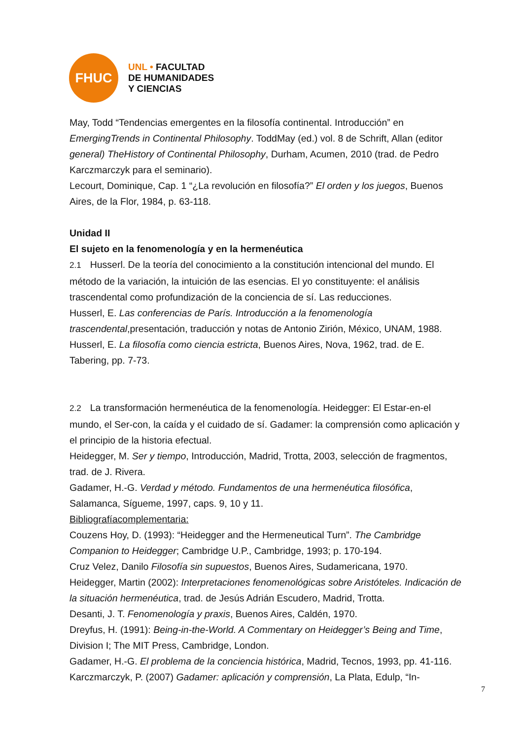FHUC
UNL • FACULTAD
DE HUMANIDADES
Y CIENCIAS
May, Todd “Tendencias emergentes en la filosofía continental. Introducción” en EmergingTrends in Continental Philosophy. ToddMay (ed.) vol. 8 de Schrift, Allan (editor general) TheHistory of Continental Philosophy, Durham, Acumen, 2010 (trad. de Pedro Karczmarczyk para el seminario).
Lecourt, Dominique, Cap. 1 “¿La revolución en filosofía?” El orden y los juegos, Buenos Aires, de la Flor, 1984, p. 63-118.
Unidad II
El sujeto en la fenomenología y en la hermenéutica
2.1 Husserl. De la teoría del conocimiento a la constitución intencional del mundo. El método de la variación, la intuición de las esencias. El yo constituyente: el análisis trascendental como profundización de la conciencia de sí. Las reducciones.
Husserl, E. Las conferencias de París. Introducción a la fenomenología trascendental,presentación, traducción y notas de Antonio Zirión, México, UNAM, 1988.
Husserl, E. La filosofía como ciencia estricta, Buenos Aires, Nova, 1962, trad. de E. Tabering, pp. 7-73.
2.2 La transformación hermenéutica de la fenomenología. Heidegger: El Estar-en-el mundo, el Ser-con, la caída y el cuidado de sí. Gadamer: la comprensión como aplicación y el principio de la historia efectual.
Heidegger, M. Ser y tiempo, Introducción, Madrid, Trotta, 2003, selección de fragmentos, trad. de J. Rivera.
Gadamer, H.-G. Verdad y método. Fundamentos de una hermenéutica filosófica, Salamanca, Sígueme, 1997, caps. 9, 10 y 11.
Bibliografíacomplementaria:
Couzens Hoy, D. (1993): “Heidegger and the Hermeneutical Turn”. The Cambridge Companion to Heidegger; Cambridge U.P., Cambridge, 1993; p. 170-194.
Cruz Velez, Danilo Filosofía sin supuestos, Buenos Aires, Sudamericana, 1970.
Heidegger, Martin (2002): Interpretaciones fenomenológicas sobre Aristóteles. Indicación de la situación hermenéutica, trad. de Jesús Adrián Escudero, Madrid, Trotta.
Desanti, J. T. Fenomenología y praxis, Buenos Aires, Caldén, 1970.
Dreyfus, H. (1991): Being-in-the-World. A Commentary on Heidegger’s Being and Time, Division I; The MIT Press, Cambridge, London.
Gadamer, H.-G. El problema de la conciencia histórica, Madrid, Tecnos, 1993, pp. 41-116. Karczmarczyk, P. (2007) Gadamer: aplicación y comprensión, La Plata, Edulp, “In-
7